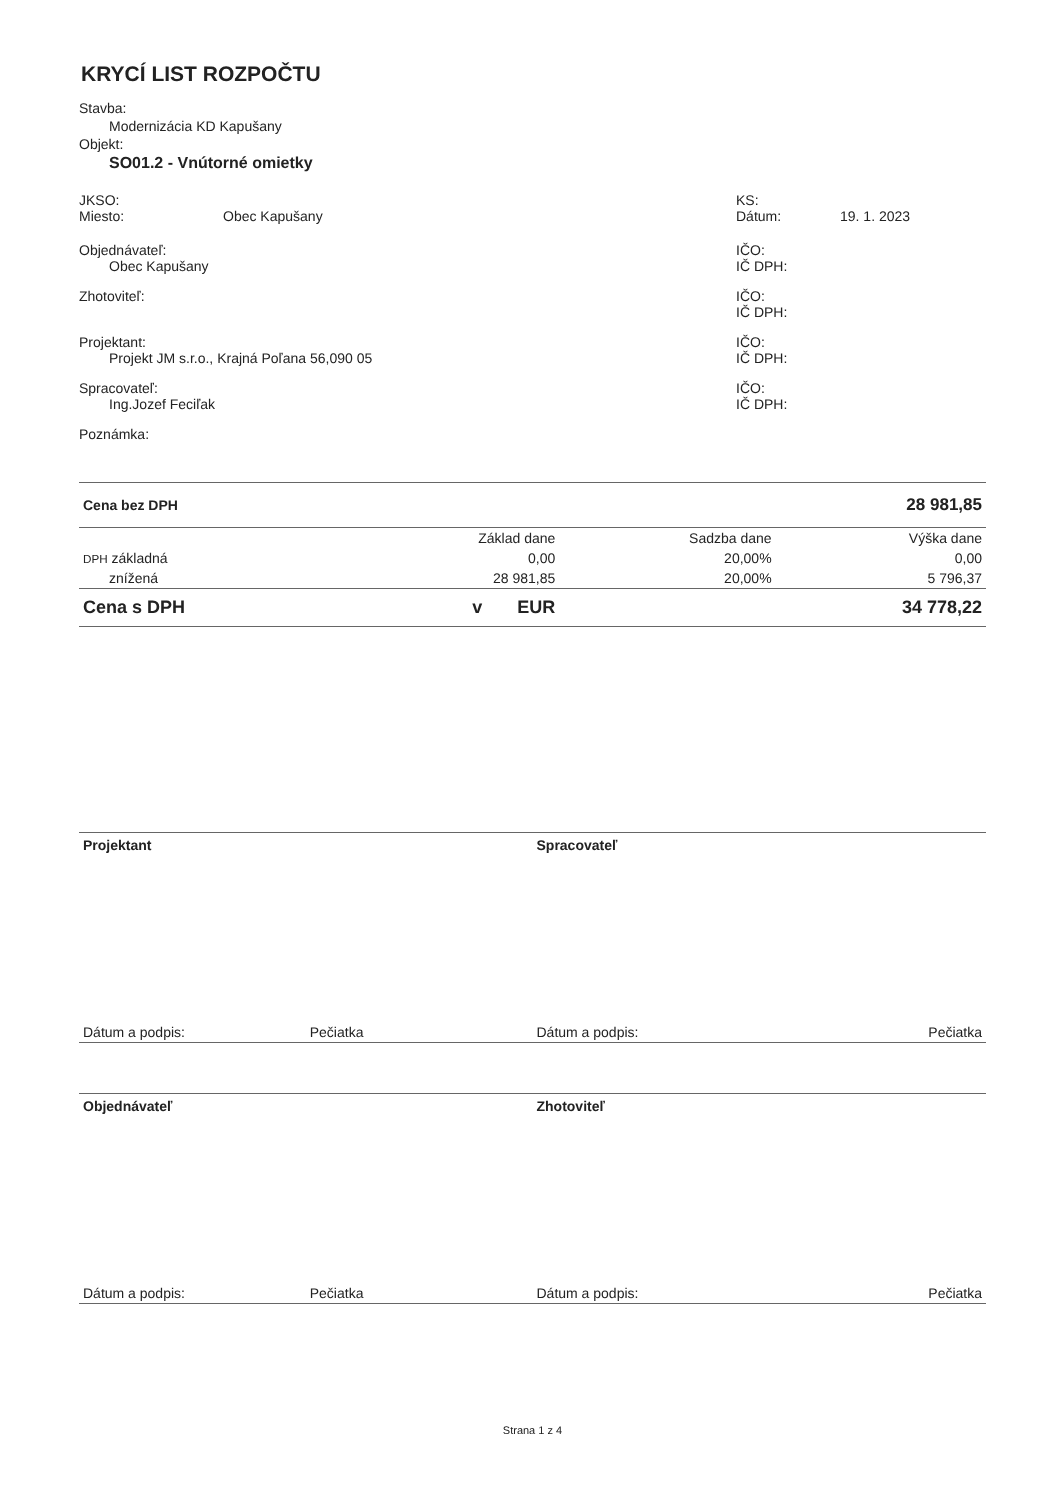KRYCÍ LIST ROZPOČTU
Stavba:
Modernizácia KD Kapušany
Objekt:
SO01.2 - Vnútorné omietky
JKSO:
Miesto: Obec Kapušany
Objednávateľ:
Obec Kapušany
Zhotoviteľ:
Projektant:
Projekt JM s.r.o., Krajná Poľana 56,090 05
Spracovateľ:
Ing.Jozef Feciľak
Poznámka:
KS:
Dátum: 19. 1. 2023
IČO:
IČ DPH:
IČO:
IČ DPH:
IČO:
IČ DPH:
IČO:
IČ DPH:
| Cena bez DPH | | | 28 981,85 |
| | Základ dane | Sadzba dane | Výška dane |
| DPH základná | 0,00 | 20,00% | 0,00 |
| znížená | 28 981,85 | 20,00% | 5 796,37 |
| Cena s DPH | v EUR | | 34 778,22 |
Projektant Spracovateľ
Dátum a podpis: Pečiatka Dátum a podpis: Pečiatka
Objednávateľ Zhotoviteľ
Dátum a podpis: Pečiatka Dátum a podpis: Pečiatka
Strana 1 z 4